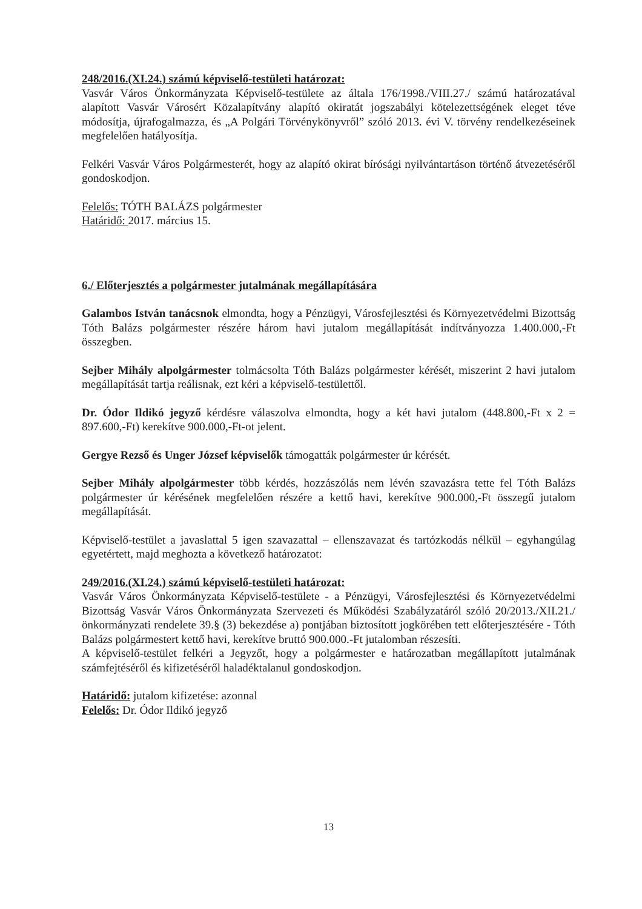248/2016.(XI.24.) számú képviselő-testületi határozat:
Vasvár Város Önkormányzata Képviselő-testülete az általa 176/1998./VIII.27./ számú határozatával alapított Vasvár Városért Közalapítvány alapító okiratát jogszabályi kötelezettségének eleget téve módosítja, újrafogalmazza, és „A Polgári Törvénykönyvről” szóló 2013. évi V. törvény rendelkezéseinek megfelelően hatályosítja.
Felkéri Vasvár Város Polgármesterét, hogy az alapító okirat bírósági nyilvántartáson történő átvezetéséről gondoskodjon.
Felelős: TÓTH BALÁZS polgármester
Határidő: 2017. március 15.
6./ Előterjesztés a polgármester jutalmának megállapítására
Galambos István tanácsnok elmondta, hogy a Pénzügyi, Városfejlesztési és Környezetvédelmi Bizottság Tóth Balázs polgármester részére három havi jutalom megállapítását indítványozza 1.400.000,-Ft összegben.
Sejber Mihály alpolgármester tolmácsolta Tóth Balázs polgármester kérését, miszerint 2 havi jutalom megállapítását tartja reálisnak, ezt kéri a képviselő-testülettől.
Dr. Ódor Ildikó jegyző kérdésre válaszolva elmondta, hogy a két havi jutalom (448.800,-Ft x 2 = 897.600,-Ft) kerekítve 900.000,-Ft-ot jelent.
Gergye Rezső és Unger József képviselők támogatták polgármester úr kérését.
Sejber Mihály alpolgármester több kérdés, hozzászólás nem lévén szavazásra tette fel Tóth Balázs polgármester úr kérésének megfelelően részére a kettő havi, kerekítve 900.000,-Ft összegű jutalom megállapítását.
Képviselő-testület a javaslattal 5 igen szavazattal – ellenszavazat és tartózkodás nélkül – egyhangúlag egyetértett, majd meghozta a következő határozatot:
249/2016.(XI.24.) számú képviselő-testületi határozat:
Vasvár Város Önkormányzata Képviselő-testülete - a Pénzügyi, Városfejlesztési és Környezetvédelmi Bizottság Vasvár Város Önkormányzata Szervezeti és Működési Szabályzatáról szóló 20/2013./XII.21./ önkormányzati rendelete 39.§ (3) bekezdése a) pontjában biztosított jogkörében tett előterjesztésére - Tóth Balázs polgármestert kettő havi, kerekítve bruttó 900.000.-Ft jutalomban részesíti.
A képviselő-testület felkéri a Jegyzőt, hogy a polgármester e határozatban megállapított jutalmának számfejtéséről és kifizetéséről haladéktalanul gondoskodjon.
Határidő: jutalom kifizetése: azonnal
Felelős: Dr. Ódor Ildikó jegyző
13